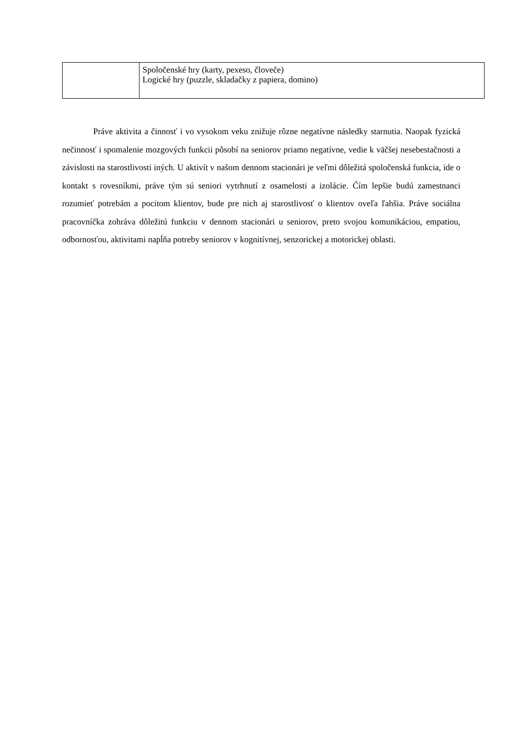| | Spoločenské hry (karty, pexeso, človeče) Logické hry (puzzle, skladačky z papiera, domino) |
Práve aktivita a činnosť i vo vysokom veku znižuje rôzne negatívne následky starnutia. Naopak fyzická nečinnosť i spomalenie mozgových funkcii pôsobí na seniorov priamo negatívne, vedie k väčšej nesebestačnosti a závislosti na starostlivosti iných. U aktivít v našom dennom stacionári je veľmi dôležitá spoločenská funkcia, ide o kontakt s rovesníkmi, práve tým sú seniori vytrhnutí z osamelosti a izolácie. Čím lepšie budú zamestnanci rozumieť potrebám a pocitom klientov, bude pre nich aj starostlivosť o klientov oveľa ľahšia. Práve sociálna pracovníčka zohráva dôležitú funkciu v dennom stacionári u seniorov, preto svojou komunikáciou, empatiou, odbornosťou, aktivitami napĺňa potreby seniorov v kognitívnej, senzorickej a motorickej oblasti.